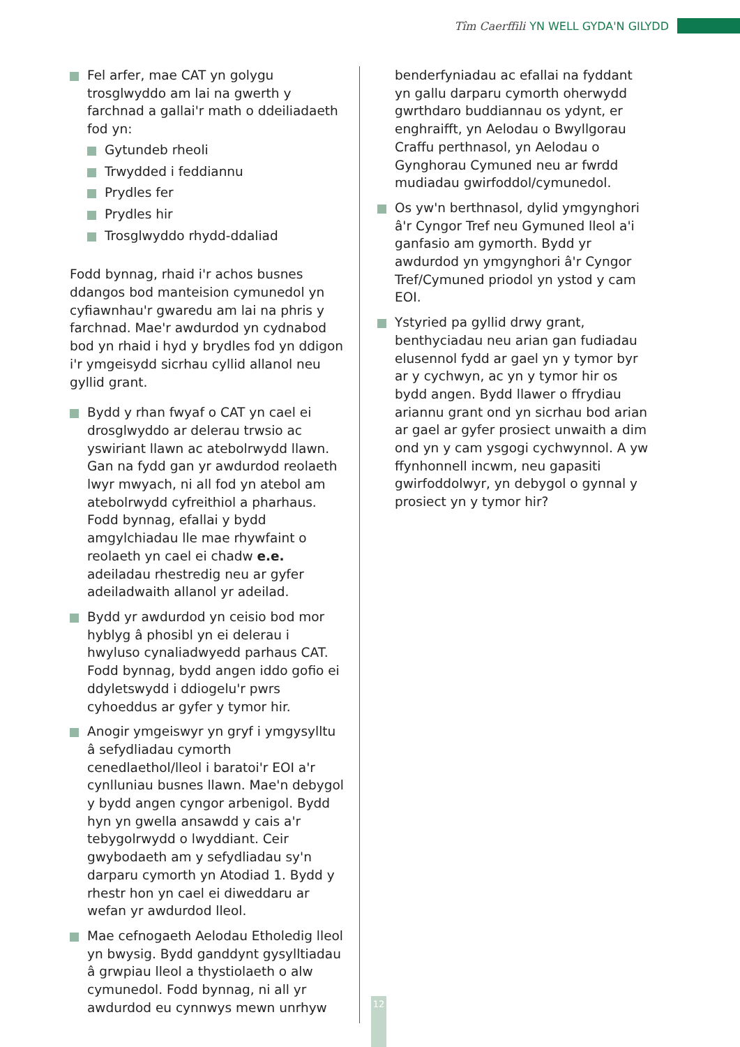Tîm Caerffili YN WELL GYDA'N GILYDD
Fel arfer, mae CAT yn golygu trosglwyddo am lai na gwerth y farchnad a gallai'r math o ddeiliadaeth fod yn:
Gytundeb rheoli
Trwydded i feddiannu
Prydles fer
Prydles hir
Trosglwyddo rhydd-ddaliad
Fodd bynnag, rhaid i'r achos busnes ddangos bod manteision cymunedol yn cyfiawnhau'r gwaredu am lai na phris y farchnad. Mae'r awdurdod yn cydnabod bod yn rhaid i hyd y brydles fod yn ddigon i'r ymgeisydd sicrhau cyllid allanol neu gyllid grant.
Bydd y rhan fwyaf o CAT yn cael ei drosglwyddo ar delerau trwsio ac yswiriant llawn ac atebolrwydd llawn. Gan na fydd gan yr awdurdod reolaeth lwyr mwyach, ni all fod yn atebol am atebolrwydd cyfreithiol a pharhaus. Fodd bynnag, efallai y bydd amgylchiadau lle mae rhywfaint o reolaeth yn cael ei chadw e.e. adeiladau rhestredig neu ar gyfer adeiladwaith allanol yr adeilad.
Bydd yr awdurdod yn ceisio bod mor hyblyg â phosibl yn ei delerau i hwyluso cynaliadwyedd parhaus CAT. Fodd bynnag, bydd angen iddo gofio ei ddyletswydd i ddiogelu'r pwrs cyhoeddus ar gyfer y tymor hir.
Anogir ymgeiswyr yn gryf i ymgysylltu â sefydliadau cymorth cenedlaethol/lleol i baratoi'r EOI a'r cynlluniau busnes llawn. Mae'n debygol y bydd angen cyngor arbenigol. Bydd hyn yn gwella ansawdd y cais a'r tebygolrwydd o lwyddiant. Ceir gwybodaeth am y sefydliadau sy'n darparu cymorth yn Atodiad 1. Bydd y rhestr hon yn cael ei diweddaru ar wefan yr awdurdod lleol.
Mae cefnogaeth Aelodau Etholedig lleol yn bwysig. Bydd ganddynt gysylltiadau â grwpiau lleol a thystiolaeth o alw cymunedol. Fodd bynnag, ni all yr awdurdod eu cynnwys mewn unrhyw
benderfyniadau ac efallai na fyddant yn gallu darparu cymorth oherwydd gwrthdaro buddiannau os ydynt, er enghraifft, yn Aelodau o Bwyllgorau Craffu perthnasol, yn Aelodau o Gynghorau Cymuned neu ar fwrdd mudiadau gwirfoddol/cymunedol.
Os yw'n berthnasol, dylid ymgynghori â'r Cyngor Tref neu Gymuned lleol a'i ganfasio am gymorth. Bydd yr awdurdod yn ymgynghori â'r Cyngor Tref/Cymuned priodol yn ystod y cam EOI.
Ystyried pa gyllid drwy grant, benthyciadau neu arian gan fudiadau elusennol fydd ar gael yn y tymor byr ar y cychwyn, ac yn y tymor hir os bydd angen. Bydd llawer o ffrydiau ariannu grant ond yn sicrhau bod arian ar gael ar gyfer prosiect unwaith a dim ond yn y cam ysgogi cychwynnol. A yw ffynhonnell incwm, neu gapasiti gwirfoddolwyr, yn debygol o gynnal y prosiect yn y tymor hir?
12